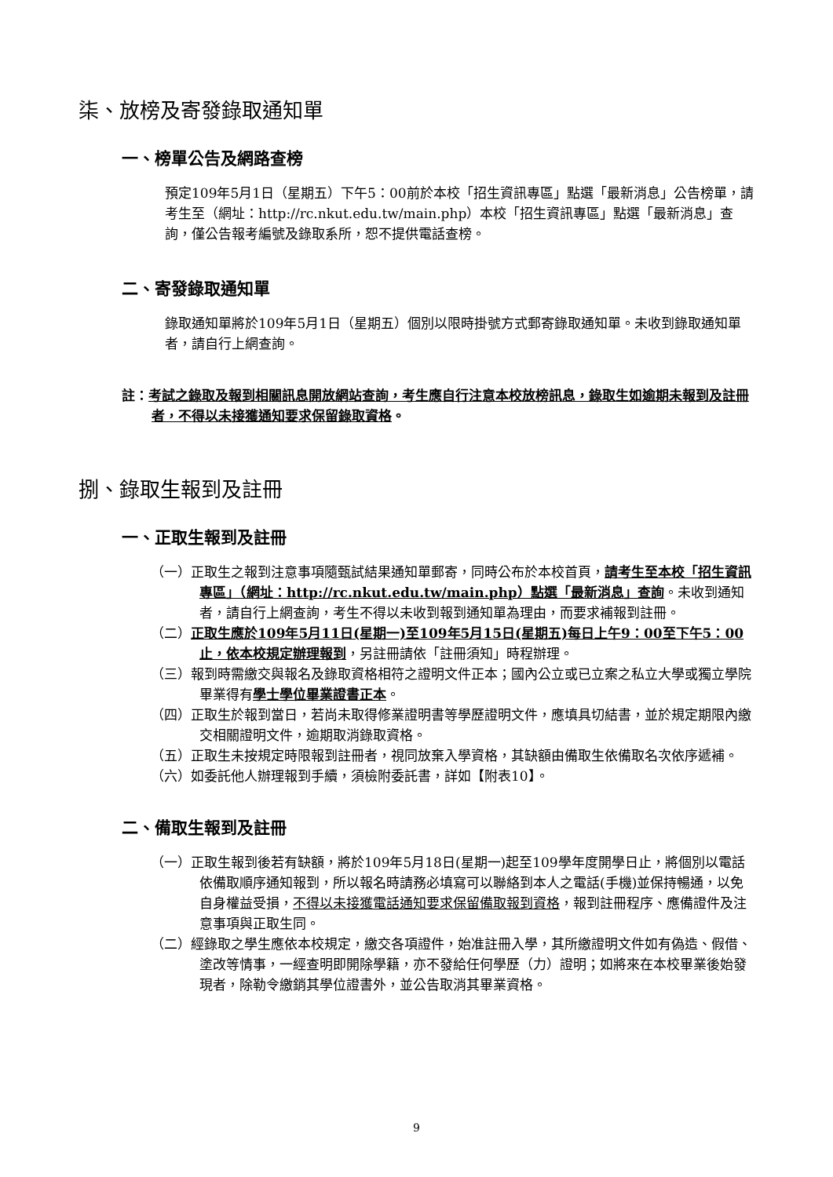柒、放榜及寄發錄取通知單
一、榜單公告及網路查榜
預定109年5月1日（星期五）下午5：00前於本校「招生資訊專區」點選「最新消息」公告榜單，請考生至（網址：http://rc.nkut.edu.tw/main.php）本校「招生資訊專區」點選「最新消息」查詢，僅公告報考編號及錄取系所，恕不提供電話查榜。
二、寄發錄取通知單
錄取通知單將於109年5月1日（星期五）個別以限時掛號方式郵寄錄取通知單。未收到錄取通知單者，請自行上網查詢。
註：考試之錄取及報到相關訊息開放網站查詢，考生應自行注意本校放榜訊息，錄取生如逾期未報到及註冊者，不得以未接獲通知要求保留錄取資格。
捌、錄取生報到及註冊
一、正取生報到及註冊
（一）正取生之報到注意事項隨甄試結果通知單郵寄，同時公布於本校首頁，請考生至本校「招生資訊專區」（網址：http://rc.nkut.edu.tw/main.php）點選「最新消息」查詢。未收到通知者，請自行上網查詢，考生不得以未收到報到通知單為理由，而要求補報到註冊。
（二）正取生應於109年5月11日(星期一)至109年5月15日(星期五)每日上午9：00至下午5：00止，依本校規定辦理報到，另註冊請依「註冊須知」時程辦理。
（三）報到時需繳交與報名及錄取資格相符之證明文件正本；國內公立或已立案之私立大學或獨立學院畢業得有學士學位畢業證書正本。
（四）正取生於報到當日，若尚未取得修業證明書等學歷證明文件，應填具切結書，並於規定期限內繳交相關證明文件，逾期取消錄取資格。
（五）正取生未按規定時限報到註冊者，視同放棄入學資格，其缺額由備取生依備取名次依序遞補。
（六）如委託他人辦理報到手續，須檢附委託書，詳如【附表10】。
二、備取生報到及註冊
（一）正取生報到後若有缺額，將於109年5月18日(星期一)起至109學年度開學日止，將個別以電話依備取順序通知報到，所以報名時請務必填寫可以聯絡到本人之電話(手機)並保持暢通，以免自身權益受損，不得以未接獲電話通知要求保留備取報到資格，報到註冊程序、應備證件及注意事項與正取生同。
（二）經錄取之學生應依本校規定，繳交各項證件，始准註冊入學，其所繳證明文件如有偽造、假借、塗改等情事，一經查明即開除學籍，亦不發給任何學歷（力）證明；如將來在本校畢業後始發現者，除勒令繳銷其學位證書外，並公告取消其畢業資格。
9